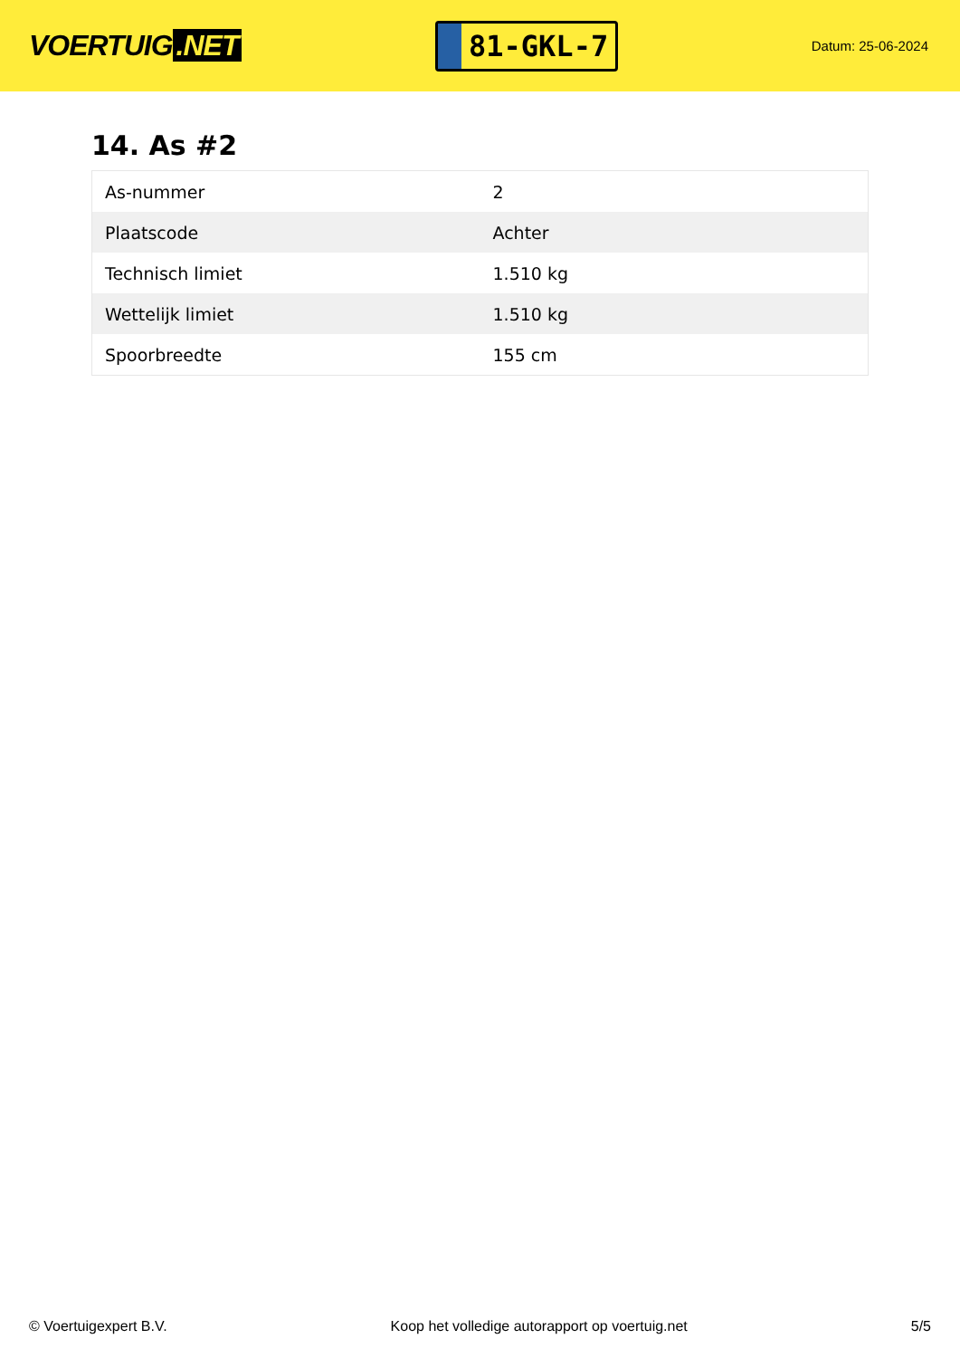VOERTUIG.NET
81-GKL-7
Datum: 25-06-2024
14. As #2
| As-nummer | 2 |
| Plaatscode | Achter |
| Technisch limiet | 1.510 kg |
| Wettelijk limiet | 1.510 kg |
| Spoorbreedte | 155 cm |
© Voertuigexpert B.V. Koop het volledige autorapport op voertuig.net 5/5